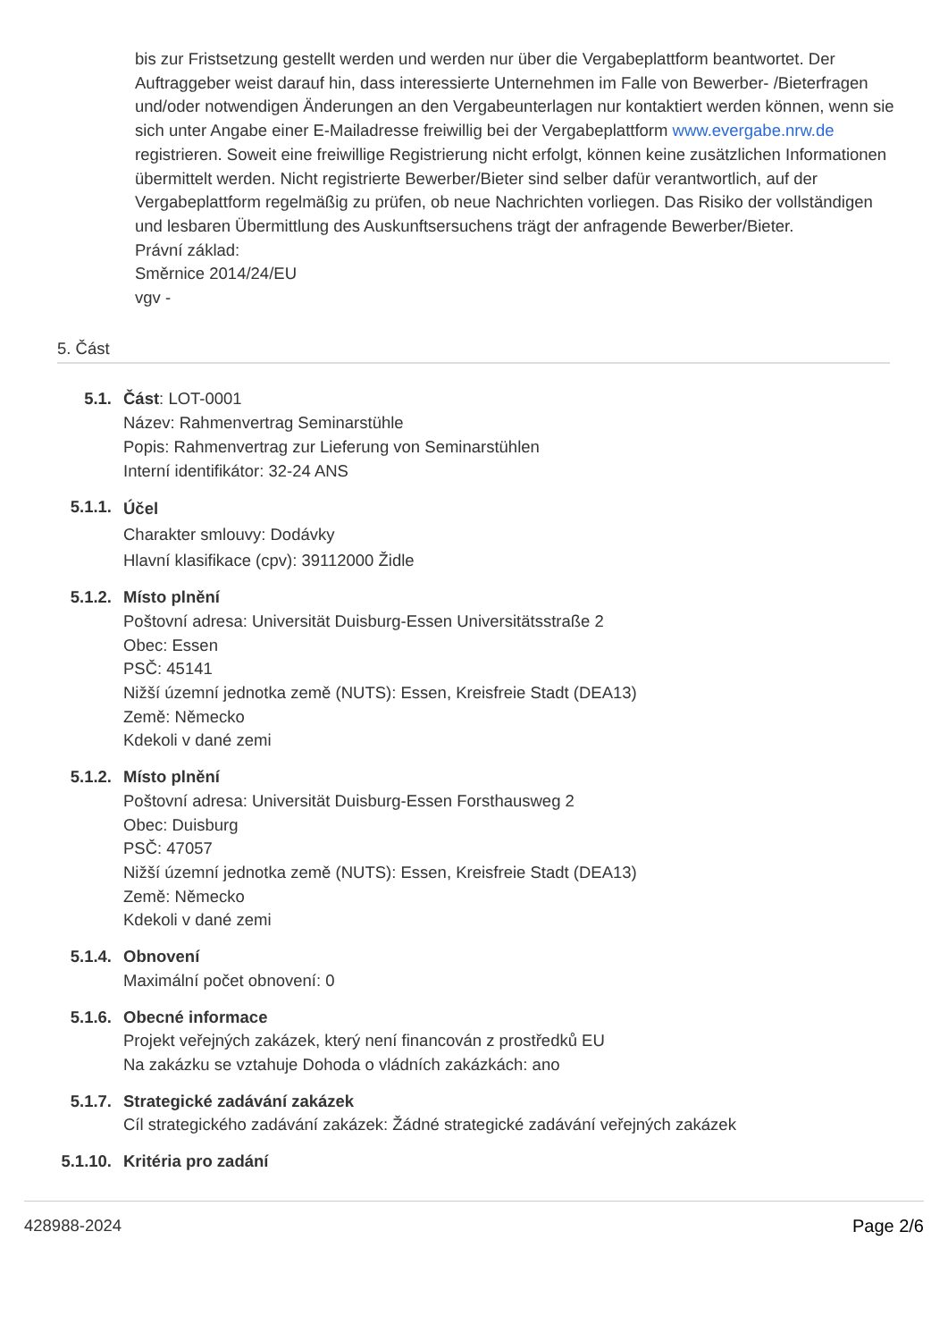bis zur Fristsetzung gestellt werden und werden nur über die Vergabeplattform beantwortet. Der Auftraggeber weist darauf hin, dass interessierte Unternehmen im Falle von Bewerber- /Bieterfragen und/oder notwendigen Änderungen an den Vergabeunterlagen nur kontaktiert werden können, wenn sie sich unter Angabe einer E-Mailadresse freiwillig bei der Vergabeplattform www.evergabe.nrw.de registrieren. Soweit eine freiwillige Registrierung nicht erfolgt, können keine zusätzlichen Informationen übermittelt werden. Nicht registrierte Bewerber/Bieter sind selber dafür verantwortlich, auf der Vergabeplattform regelmäßig zu prüfen, ob neue Nachrichten vorliegen. Das Risiko der vollständigen und lesbaren Übermittlung des Auskunftsersuchens trägt der anfragende Bewerber/Bieter.
Právní základ:
Směrnice 2014/24/EU
vgv -
5. Část
5.1. Část: LOT-0001
Název: Rahmenvertrag Seminarstühle
Popis: Rahmenvertrag zur Lieferung von Seminarstühlen
Interní identifikátor: 32-24 ANS
5.1.1.
Účel
Charakter smlouvy: Dodávky
Hlavní klasifikace (cpv): 39112000 Židle
5.1.2. Místo plnění
Poštovní adresa: Universität Duisburg-Essen Universitätsstraße 2
Obec: Essen
PSČ: 45141
Nižší územní jednotka země (NUTS): Essen, Kreisfreie Stadt (DEA13)
Země: Německo
Kdekoli v dané zemi
5.1.2. Místo plnění
Poštovní adresa: Universität Duisburg-Essen Forsthausweg 2
Obec: Duisburg
PSČ: 47057
Nižší územní jednotka země (NUTS): Essen, Kreisfreie Stadt (DEA13)
Země: Německo
Kdekoli v dané zemi
5.1.4. Obnovení
Maximální počet obnovení: 0
5.1.6. Obecné informace
Projekt veřejných zakázek, který není financován z prostředků EU
Na zakázku se vztahuje Dohoda o vládních zakázkách: ano
5.1.7. Strategické zadávání zakázek
Cíl strategického zadávání zakázek: Žádné strategické zadávání veřejných zakázek
5.1.10. Kritéria pro zadání
428988-2024 Page 2/6